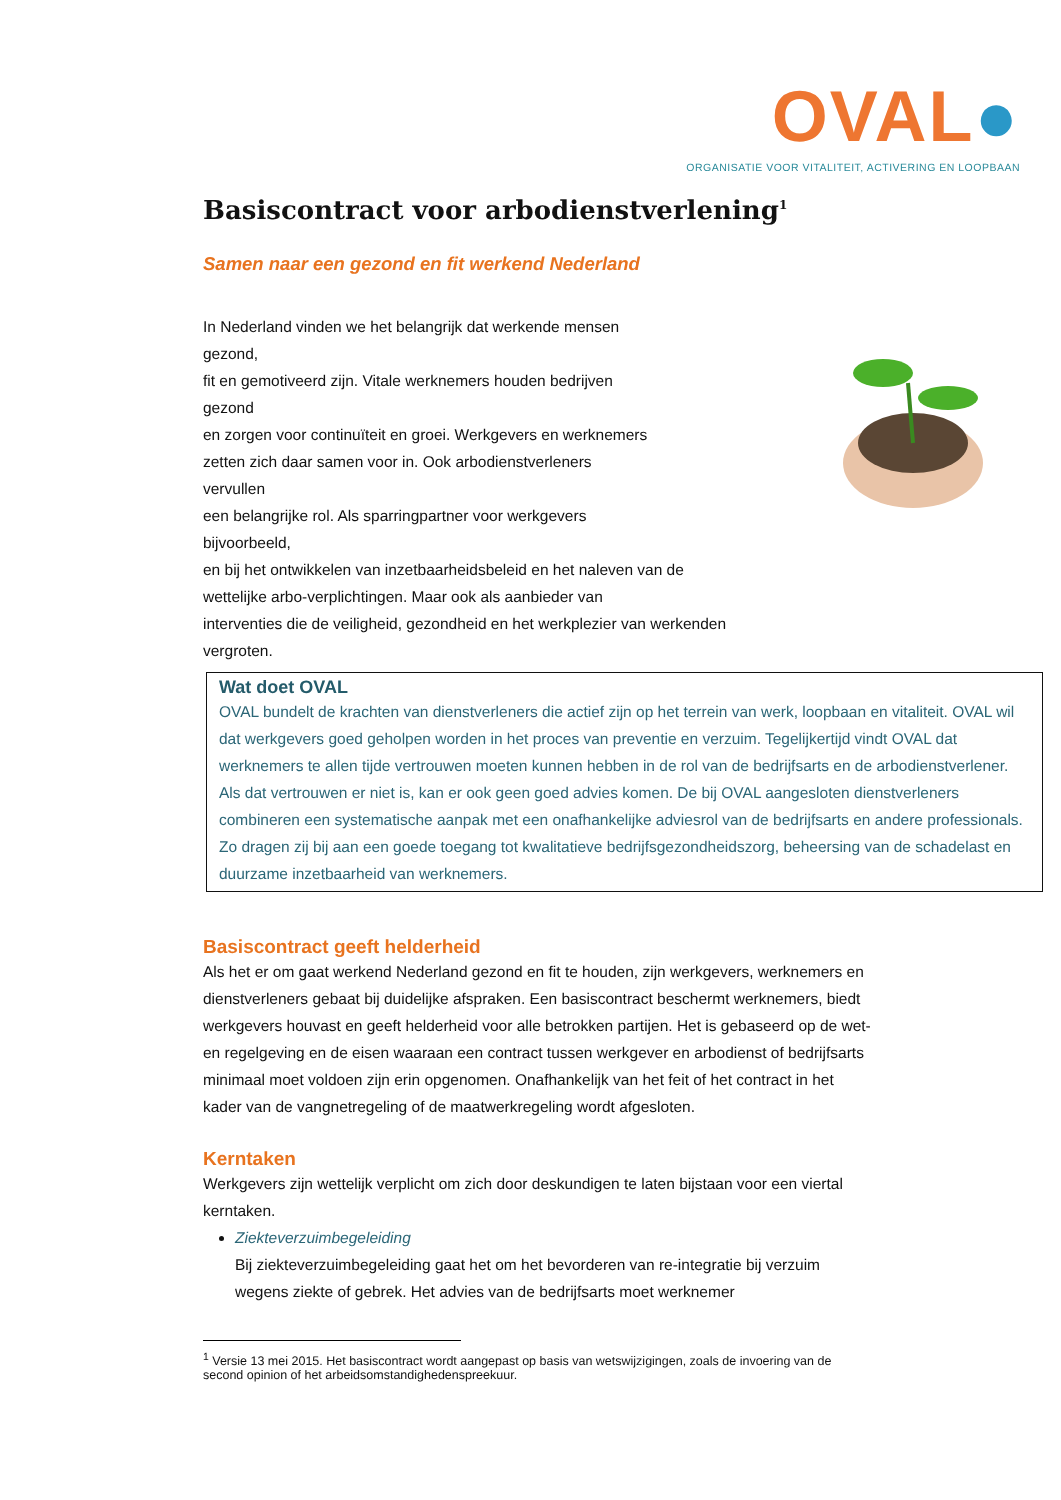OVAL●
ORGANISATIE VOOR VITALITEIT, ACTIVERING EN LOOPBAAN
Basiscontract voor arbodienstverlening<sup>1</sup>
Samen naar een gezond en fit werkend Nederland
In Nederland vinden we het belangrijk dat werkende mensen
gezond,
fit en gemotiveerd zijn. Vitale werknemers houden bedrijven
gezond
en zorgen voor continuïteit en groei. Werkgevers en werknemers
zetten zich daar samen voor in. Ook arbodienstverleners
vervullen
een belangrijke rol. Als sparringpartner voor werkgevers
bijvoorbeeld,
en bij het ontwikkelen van inzetbaarheidsbeleid en het naleven van de
wettelijke arbo-verplichtingen. Maar ook als aanbieder van
interventies die de veiligheid, gezondheid en het werkplezier van werkenden
vergroten.
Wat doet OVAL
OVAL bundelt de krachten van dienstverleners die actief zijn op het terrein van werk, loopbaan en vitaliteit. OVAL wil dat werkgevers goed geholpen worden in het proces van preventie en verzuim. Tegelijkertijd vindt OVAL dat werknemers te allen tijde vertrouwen moeten kunnen hebben in de rol van de bedrijfsarts en de arbodienstverlener. Als dat vertrouwen er niet is, kan er ook geen goed advies komen. De bij OVAL aangesloten dienstverleners combineren een systematische aanpak met een onafhankelijke adviesrol van de bedrijfsarts en andere professionals. Zo dragen zij bij aan een goede toegang tot kwalitatieve bedrijfsgezondheidszorg, beheersing van de schadelast en duurzame inzetbaarheid van werknemers.
Basiscontract geeft helderheid
Als het er om gaat werkend Nederland gezond en fit te houden, zijn werkgevers, werknemers en dienstverleners gebaat bij duidelijke afspraken. Een basiscontract beschermt werknemers, biedt werkgevers houvast en geeft helderheid voor alle betrokken partijen. Het is gebaseerd op de wet- en regelgeving en de eisen waaraan een contract tussen werkgever en arbodienst of bedrijfsarts minimaal moet voldoen zijn erin opgenomen. Onafhankelijk van het feit of het contract in het kader van de vangnetregeling of de maatwerkregeling wordt afgesloten.
Kerntaken
Werkgevers zijn wettelijk verplicht om zich door deskundigen te laten bijstaan voor een viertal kerntaken.
Ziekteverzuimbegeleiding
Bij ziekteverzuimbegeleiding gaat het om het bevorderen van re-integratie bij verzuim wegens ziekte of gebrek. Het advies van de bedrijfsarts moet werknemer
<sup>1</sup> Versie 13 mei 2015. Het basiscontract wordt aangepast op basis van wetswijzigingen, zoals de invoering van de second opinion of het arbeidsomstandighedenspreekuur.